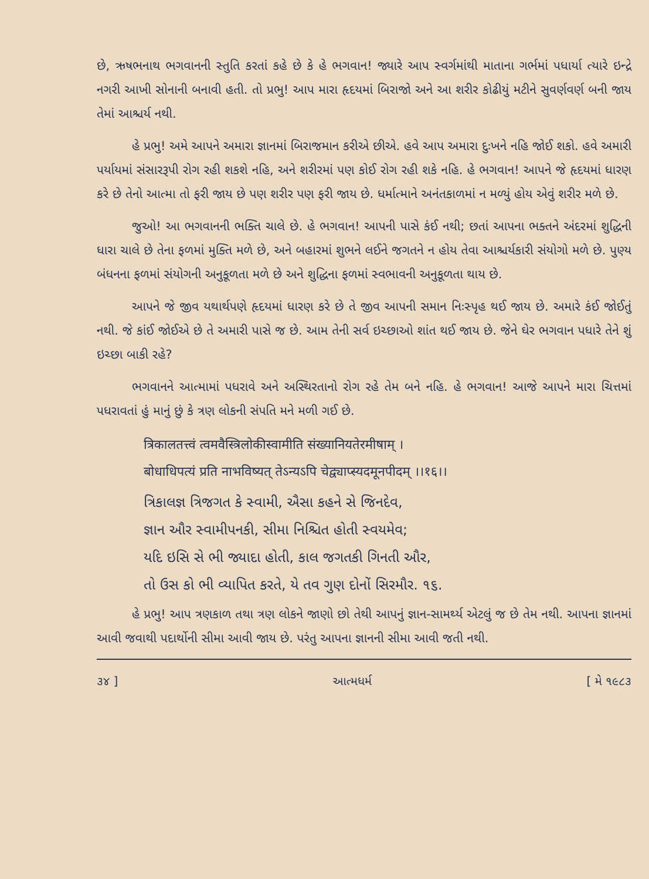છે, ઋષભનાથ ભગવાનની સ્તુતિ કરતાં કહે છે કે હે ભગવાન! જ્યારે આપ સ્વર્ગમાંથી માતાના ગર્ભમાં પધાર્યા ત્યારે ઇન્દ્રે નગરી આખી સોનાની બનાવી હતી. તો પ્રભુ! આપ મારા હૃદયમાં બિરાજો અને આ શરીર કોઢીયું મટીને સુવર્ણવર્ણ બની જાય તેમાં આશ્ચર્ય નથી.
હે પ્રભુ! અમે આપને અમારા જ્ઞાનમાં બિરાજમાન કરીએ છીએ. હવે આપ અમારા દુઃખને નહિ જોઈ શકો. હવે અમારી પર્યાયમાં સંસારરૂપી રોગ રહી શકશે નહિ, અને શરીરમાં પણ કોઈ રોગ રહી શકે નહિ. હે ભગવાન! આપને જે હૃદયમાં ધારણ કરે છે તેનો આત્મા તો ફરી જાય છે પણ શરીર પણ ફરી જાય છે. ધર્માત્માને અનંતકાળમાં ન મળ્યું હોય એવું શરીર મળે છે.
જુઓ! આ ભગવાનની ભક્તિ ચાલે છે. હે ભગવાન! આપની પાસે કંઈ નથી; છતાં આપના ભક્તને અંદરમાં શુદ્ધિની ધારા ચાલે છે તેના ફળમાં મુક્તિ મળે છે, અને બહારમાં શુભને લઈને જગતને ન હોય તેવા આશ્ચર્યકારી સંયોગો મળે છે. પુણ્ય બંધનના ફળમાં સંયોગની અનુકૂળતા મળે છે અને શુદ્ધિના ફળમાં સ્વભાવની અનુકૂળતા થાય છે.
આપને જે જીવ યથાર્થપણે હૃદયમાં ધારણ કરે છે તે જીવ આપની સમાન નિઃસ્પૃહ થઈ જાય છે. અમારે કંઈ જોઈતું નથી. જે કાંઈ જોઈએ છે તે અમારી પાસે જ છે. આમ તેની સર્વ ઇચ્છાઓ શાંત થઈ જાય છે. જેને ઘેર ભગવાન પધારે તેને શું ઇચ્છા બાકી રહે?
ભગવાનને આત્મામાં પધરાવે અને અસ્થિરતાનો રોગ રહે તેમ બને નહિ. હે ભગવાન! આજે આપને મારા ચિત્તમાં પધરાવતાં હું માનું છું કે ત્રણ લોકની સંપતિ મને મળી ગઈ છે.
त्रिकालतत्त्वं त्वमवैस्त्रिलोकीस्वामीति संख्यानियतेरमीषाम् ।
बोधाधिपत्यं प्रति नाभविष्यत् तेऽन्यऽपि चेद्व्याप्स्यदमूनपीदम् ।।१६।।
ત્રિકાલજ્ઞ ત્રિજગત કે સ્વામી, ઐસા કહને સે જિનદેવ,
જ્ઞાન ઔર સ્વામીપનકી, સીમા નિશ્ચિત હોતી સ્વયમેવ;
યદિ ઇસિ સે ભી જ્યાદા હોતી, કાલ જગતકી ગિનતી ઔર,
તો ઉસ કો ભી વ્યાપિત કરતે, યે તવ ગુણ દોનોં સિરમૌર. ૧૬.
હે પ્રભુ! આપ ત્રણકાળ તથા ત્રણ લોકને જાણો છો તેથી આપનું જ્ઞાન-સામર્થ્ય એટલું જ છે તેમ નથી. આપના જ્ઞાનમાં આવી જવાથી પદાર્થોની સીમા આવી જાય છે. પરંતુ આપના જ્ઞાનની સીમા આવી જતી નથી.
૩૪ ] આત્મધર્મ [ મે ૧૯૮૩